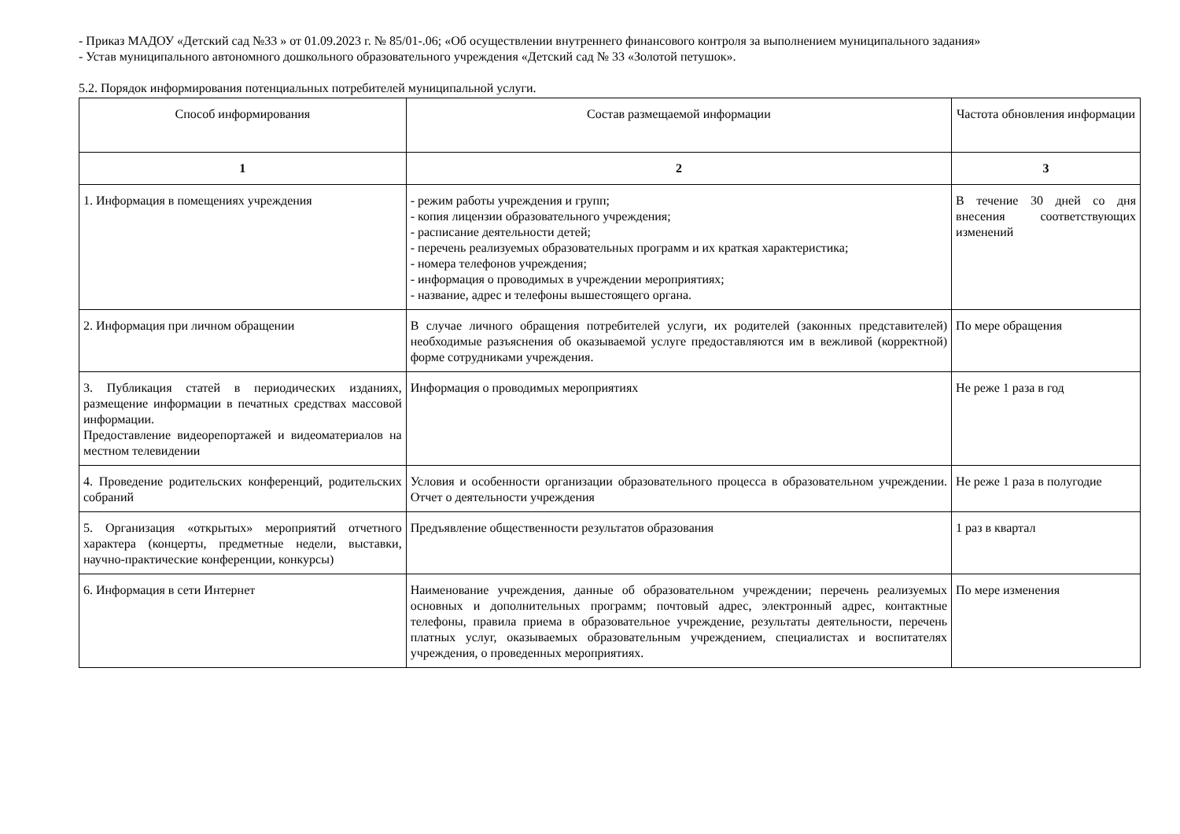- Приказ МАДОУ «Детский сад №33 » от 01.09.2023 г. № 85/01-.06; «Об осуществлении внутреннего финансового контроля за выполнением муниципального задания»
- Устав муниципального автономного дошкольного образовательного учреждения «Детский сад № 33 «Золотой петушок».
5.2. Порядок информирования потенциальных потребителей муниципальной услуги.
| Способ информирования | Состав размещаемой информации | Частота обновления информации |
| --- | --- | --- |
| 1 | 2 | 3 |
| 1. Информация в помещениях учреждения | - режим работы учреждения и групп; - копия лицензии образовательного учреждения; - расписание деятельности детей; - перечень реализуемых образовательных программ и их краткая характеристика; - номера телефонов учреждения; - информация о проводимых в учреждении мероприятиях; - название, адрес и телефоны вышестоящего органа. | В течение 30 дней со дня внесения соответствующих изменений |
| 2. Информация при личном обращении | В случае личного обращения потребителей услуги, их родителей (законных представителей) необходимые разъяснения об оказываемой услуге предоставляются им в вежливой (корректной) форме сотрудниками учреждения. | По мере обращения |
| 3. Публикация статей в периодических изданиях, размещение информации в печатных средствах массовой информации. Предоставление видеорепортажей и видеоматериалов на местном телевидении | Информация о проводимых мероприятиях | Не реже 1 раза в год |
| 4. Проведение родительских конференций, родительских собраний | Условия и особенности организации образовательного процесса в образовательном учреждении. Отчет о деятельности учреждения | Не реже 1 раза в полугодие |
| 5. Организация «открытых» мероприятий отчетного характера (концерты, предметные недели, выставки, научно-практические конференции, конкурсы) | Предъявление общественности результатов образования | 1 раз в квартал |
| 6. Информация в сети Интернет | Наименование учреждения, данные об образовательном учреждении; перечень реализуемых основных и дополнительных программ; почтовый адрес, электронный адрес, контактные телефоны, правила приема в образовательное учреждение, результаты деятельности, перечень платных услуг, оказываемых образовательным учреждением, специалистах и воспитателях учреждения, о проведенных мероприятиях. | По мере изменения |